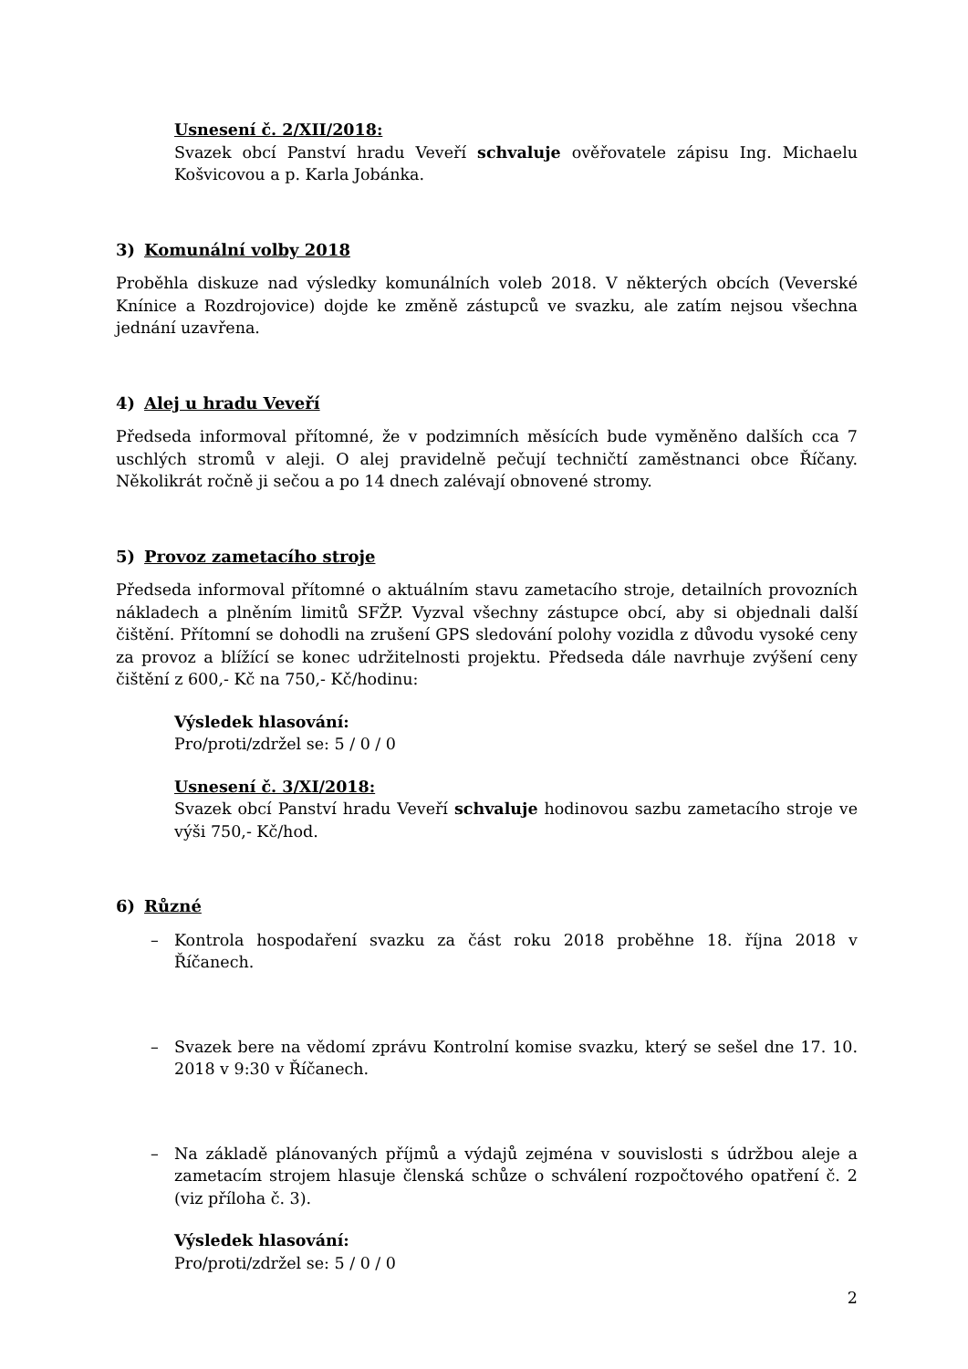Usnesení č. 2/XII/2018:
Svazek obcí Panství hradu Veveří schvaluje ověřovatele zápisu Ing. Michaelu Košvicovou a p. Karla Jobánka.
3) Komunální volby 2018
Proběhla diskuze nad výsledky komunálních voleb 2018. V některých obcích (Veverské Knínice a Rozdrojovice) dojde ke změně zástupců ve svazku, ale zatím nejsou všechna jednání uzavřena.
4) Alej u hradu Veveří
Předseda informoval přítomné, že v podzimních měsících bude vyměněno dalších cca 7 uschlých stromů v aleji. O alej pravidelně pečují techničtí zaměstnanci obce Říčany. Několikrát ročně ji sečou a po 14 dnech zalévají obnovené stromy.
5) Provoz zametacího stroje
Předseda informoval přítomné o aktuálním stavu zametacího stroje, detailních provozních nákladech a plněním limitů SFŽP. Vyzval všechny zástupce obcí, aby si objednali další čištění. Přítomní se dohodli na zrušení GPS sledování polohy vozidla z důvodu vysoké ceny za provoz a blížící se konec udržitelnosti projektu. Předseda dále navrhuje zvýšení ceny čištění z 600,- Kč na 750,- Kč/hodinu:
Výsledek hlasování:
Pro/proti/zdržel se: 5 / 0 / 0
Usnesení č. 3/XI/2018:
Svazek obcí Panství hradu Veveří schvaluje hodinovou sazbu zametacího stroje ve výši 750,- Kč/hod.
6) Různé
– Kontrola hospodaření svazku za část roku 2018 proběhne 18. října 2018 v Říčanech.
– Svazek bere na vědomí zprávu Kontrolní komise svazku, který se sešel dne 17. 10. 2018 v 9:30 v Říčanech.
– Na základě plánovaných příjmů a výdajů zejména v souvislosti s údržbou aleje a zametacím strojem hlasuje členská schůze o schválení rozpočtového opatření č. 2 (viz příloha č. 3).
Výsledek hlasování:
Pro/proti/zdržel se: 5 / 0 / 0
2